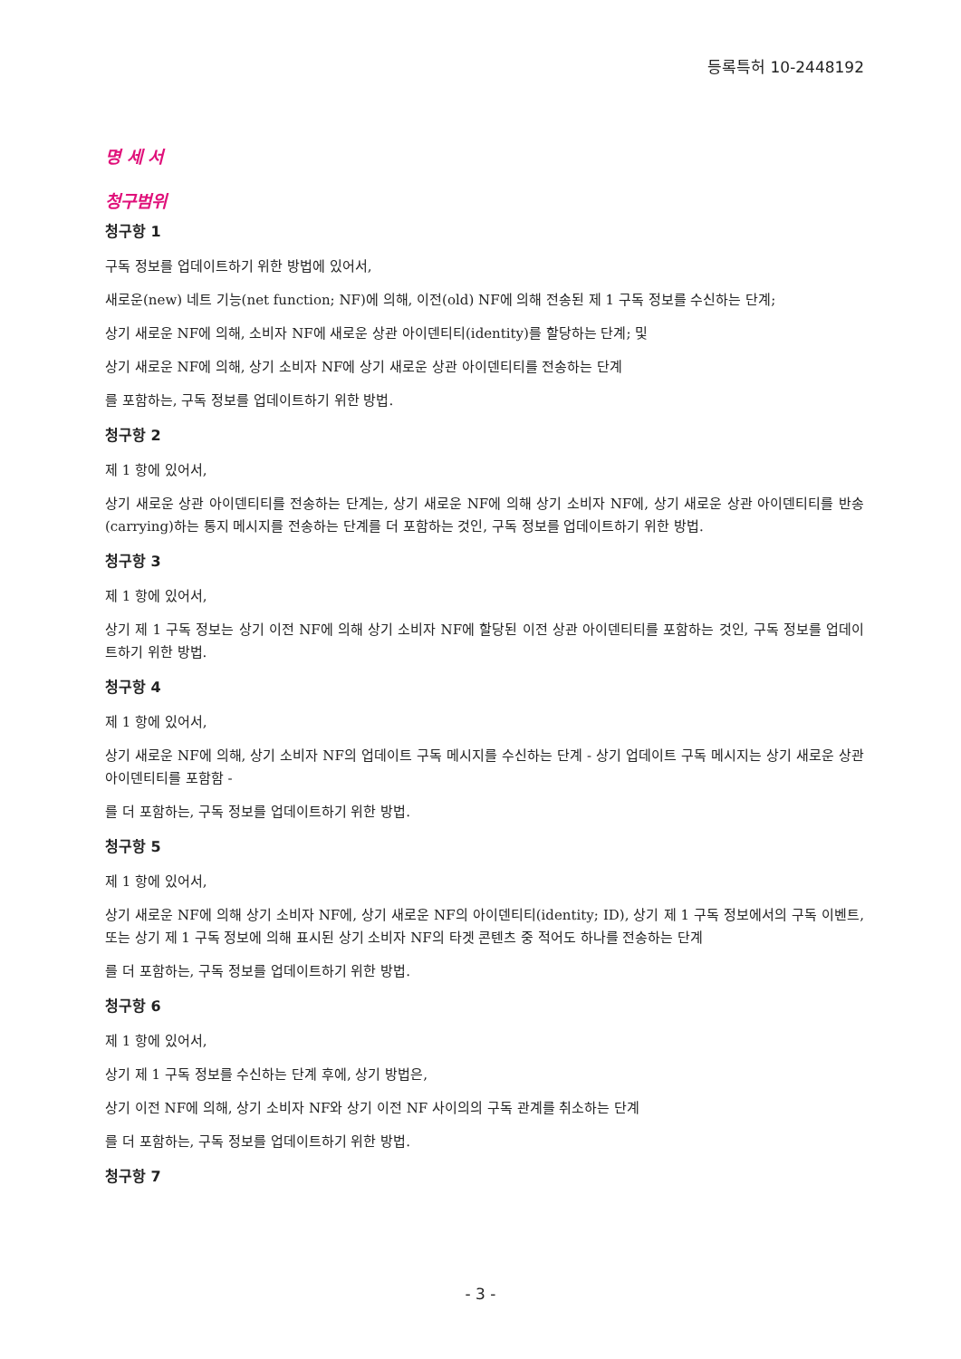등록특허 10-2448192
명 세 서
청구범위
청구항 1
구독 정보를 업데이트하기 위한 방법에 있어서,
새로운(new) 네트 기능(net function; NF)에 의해, 이전(old) NF에 의해 전송된 제 1 구독 정보를 수신하는 단계;
상기 새로운 NF에 의해, 소비자 NF에 새로운 상관 아이덴티티(identity)를 할당하는 단계; 및
상기 새로운 NF에 의해, 상기 소비자 NF에 상기 새로운 상관 아이덴티티를 전송하는 단계
를 포함하는, 구독 정보를 업데이트하기 위한 방법.
청구항 2
제 1 항에 있어서,
상기 새로운 상관 아이덴티티를 전송하는 단계는, 상기 새로운 NF에 의해 상기 소비자 NF에, 상기 새로운 상관 아이덴티티를 반송(carrying)하는 통지 메시지를 전송하는 단계를 더 포함하는 것인, 구독 정보를 업데이트하기 위한 방법.
청구항 3
제 1 항에 있어서,
상기 제 1 구독 정보는 상기 이전 NF에 의해 상기 소비자 NF에 할당된 이전 상관 아이덴티티를 포함하는 것인, 구독 정보를 업데이트하기 위한 방법.
청구항 4
제 1 항에 있어서,
상기 새로운 NF에 의해, 상기 소비자 NF의 업데이트 구독 메시지를 수신하는 단계 - 상기 업데이트 구독 메시지는 상기 새로운 상관 아이덴티티를 포함함 -
를 더 포함하는, 구독 정보를 업데이트하기 위한 방법.
청구항 5
제 1 항에 있어서,
상기 새로운 NF에 의해 상기 소비자 NF에, 상기 새로운 NF의 아이덴티티(identity; ID), 상기 제 1 구독 정보에서의 구독 이벤트, 또는 상기 제 1 구독 정보에 의해 표시된 상기 소비자 NF의 타겟 콘텐츠 중 적어도 하나를 전송하는 단계
를 더 포함하는, 구독 정보를 업데이트하기 위한 방법.
청구항 6
제 1 항에 있어서,
상기 제 1 구독 정보를 수신하는 단계 후에, 상기 방법은,
상기 이전 NF에 의해, 상기 소비자 NF와 상기 이전 NF 사이의의 구독 관계를 취소하는 단계
를 더 포함하는, 구독 정보를 업데이트하기 위한 방법.
청구항 7
- 3 -